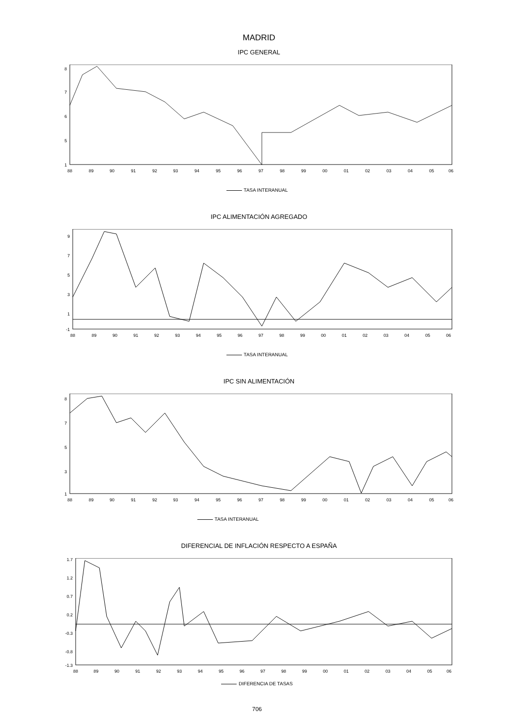MADRID
IPC GENERAL
8
7
6
5
1
88
89
90
91
92
93
94
95
96
97
98
99
00
01
02
03
04
05
06
TASA INTERANUAL
IPC ALIMENTACIÓN AGREGADO
9
7
5
3
1
-1
88
89
90
91
92
93
94
95
96
97
98
99
00
01
02
03
04
05
06
TASA INTERANUAL
IPC SIN ALIMENTACIÓN
8
7
5
3
1
88
89
90
91
92
93
94
95
96
97
98
99
00
01
02
03
04
05
06
TASA INTERANUAL
DIFERENCIAL DE INFLACIÓN RESPECTO A ESPAÑA
1.7
1.2
0.7
0.2
-0.3
-0.8
-1.3
88
89
90
91
92
93
94
95
96
97
98
99
00
01
02
03
04
05
06
DIFERENCIA DE TASAS
706